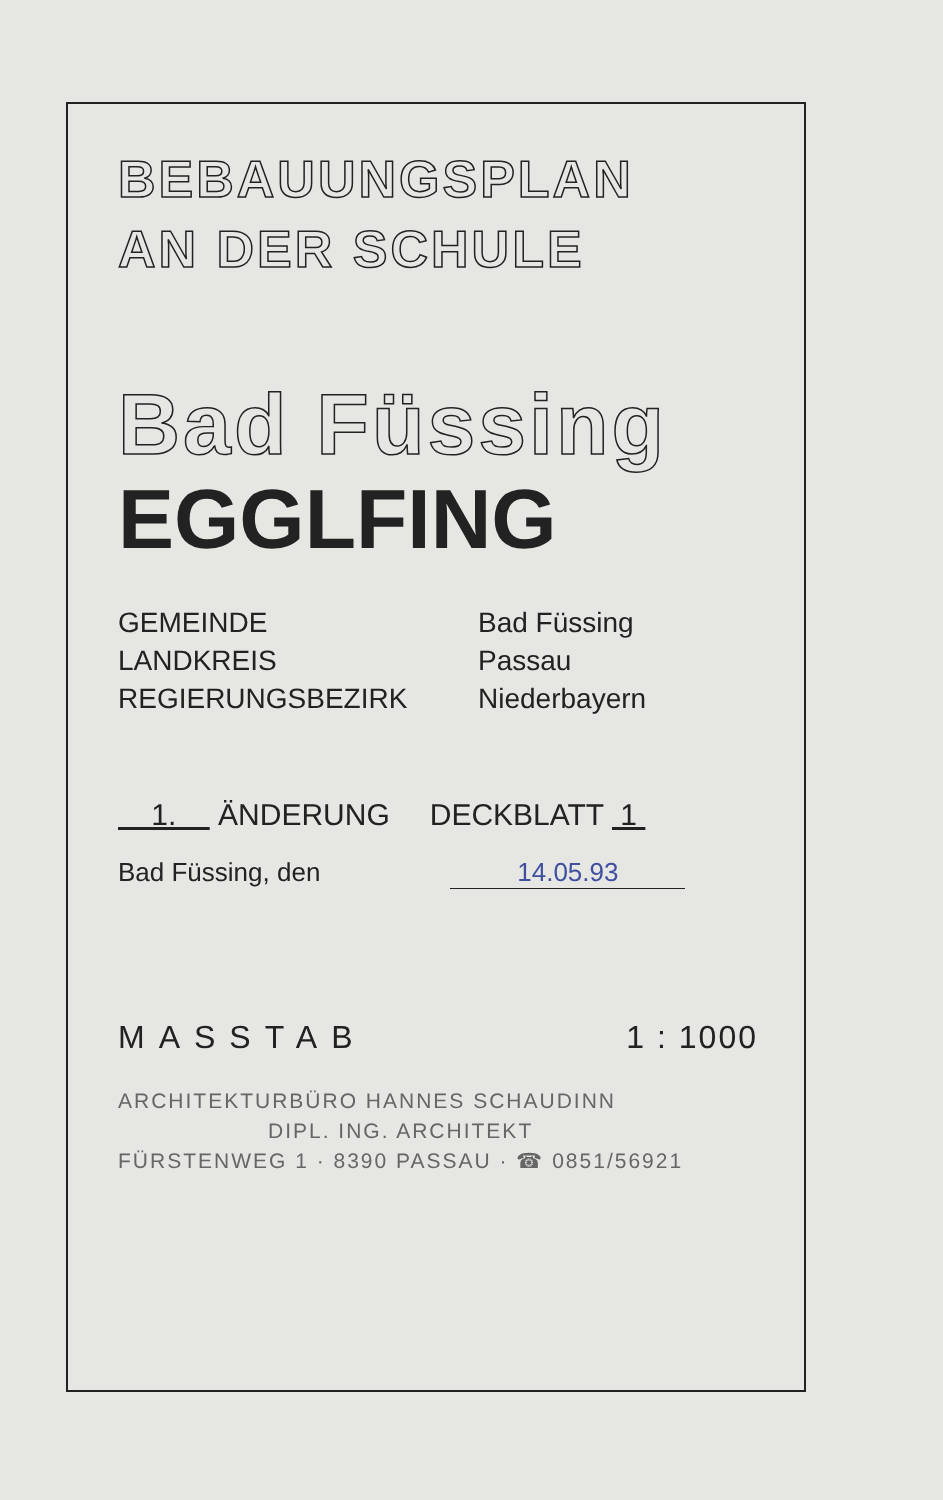BEBAUUNGSPLAN
AN DER SCHULE
Bad Füssing
EGGLFING
GEMEINDE
Bad Füssing
LANDKREIS
Passau
REGIERUNGSBEZIRK
Niederbayern
1. ÄNDERUNG DECKBLATT 1
Bad Füssing, den 14.05.93
MASSTAB 1 : 1000
ARCHITEKTURBÜRO HANNES SCHAUDINN
DIPL. ING. ARCHITEKT
FÜRSTENWEG 1 · 8390 PASSAU · ☎ 0851/56921